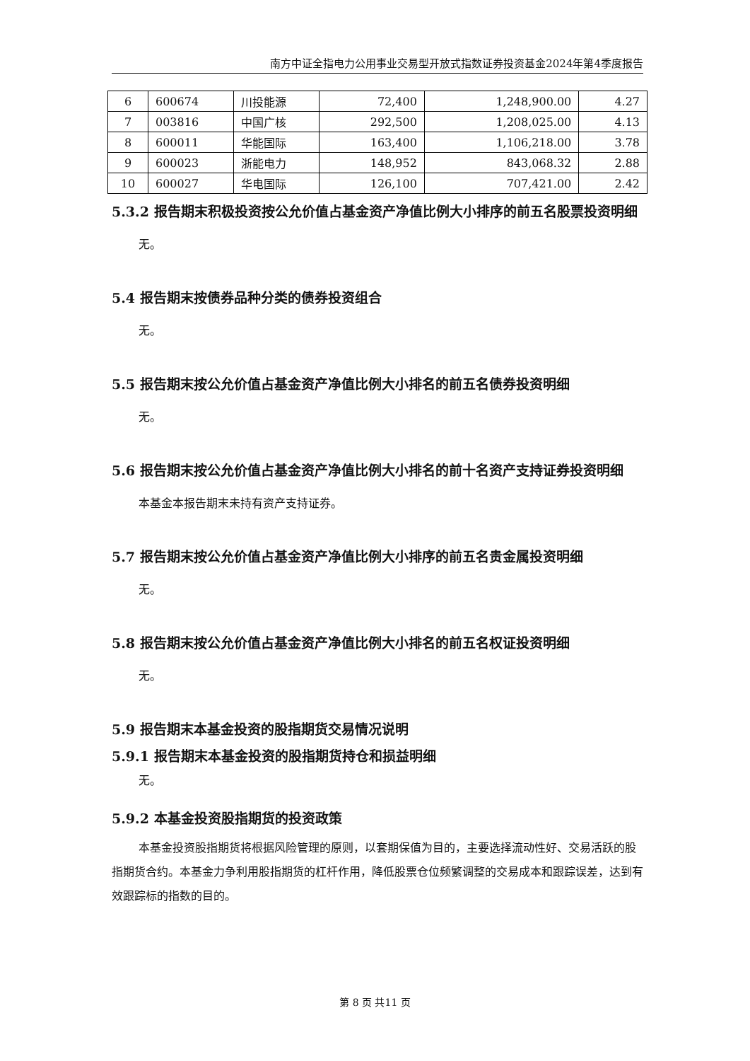南方中证全指电力公用事业交易型开放式指数证券投资基金2024年第4季度报告
| 6 | 600674 | 川投能源 | 72,400 | 1,248,900.00 | 4.27 |
| 7 | 003816 | 中国广核 | 292,500 | 1,208,025.00 | 4.13 |
| 8 | 600011 | 华能国际 | 163,400 | 1,106,218.00 | 3.78 |
| 9 | 600023 | 浙能电力 | 148,952 | 843,068.32 | 2.88 |
| 10 | 600027 | 华电国际 | 126,100 | 707,421.00 | 2.42 |
5.3.2 报告期末积极投资按公允价值占基金资产净值比例大小排序的前五名股票投资明细
无。
5.4 报告期末按债券品种分类的债券投资组合
无。
5.5 报告期末按公允价值占基金资产净值比例大小排名的前五名债券投资明细
无。
5.6 报告期末按公允价值占基金资产净值比例大小排名的前十名资产支持证券投资明细
本基金本报告期末未持有资产支持证券。
5.7 报告期末按公允价值占基金资产净值比例大小排序的前五名贵金属投资明细
无。
5.8 报告期末按公允价值占基金资产净值比例大小排名的前五名权证投资明细
无。
5.9 报告期末本基金投资的股指期货交易情况说明
5.9.1 报告期末本基金投资的股指期货持仓和损益明细
无。
5.9.2 本基金投资股指期货的投资政策
本基金投资股指期货将根据风险管理的原则，以套期保值为目的，主要选择流动性好、交易活跃的股指期货合约。本基金力争利用股指期货的杠杆作用，降低股票仓位频繁调整的交易成本和跟踪误差，达到有效跟踪标的指数的目的。
第 8 页 共11 页